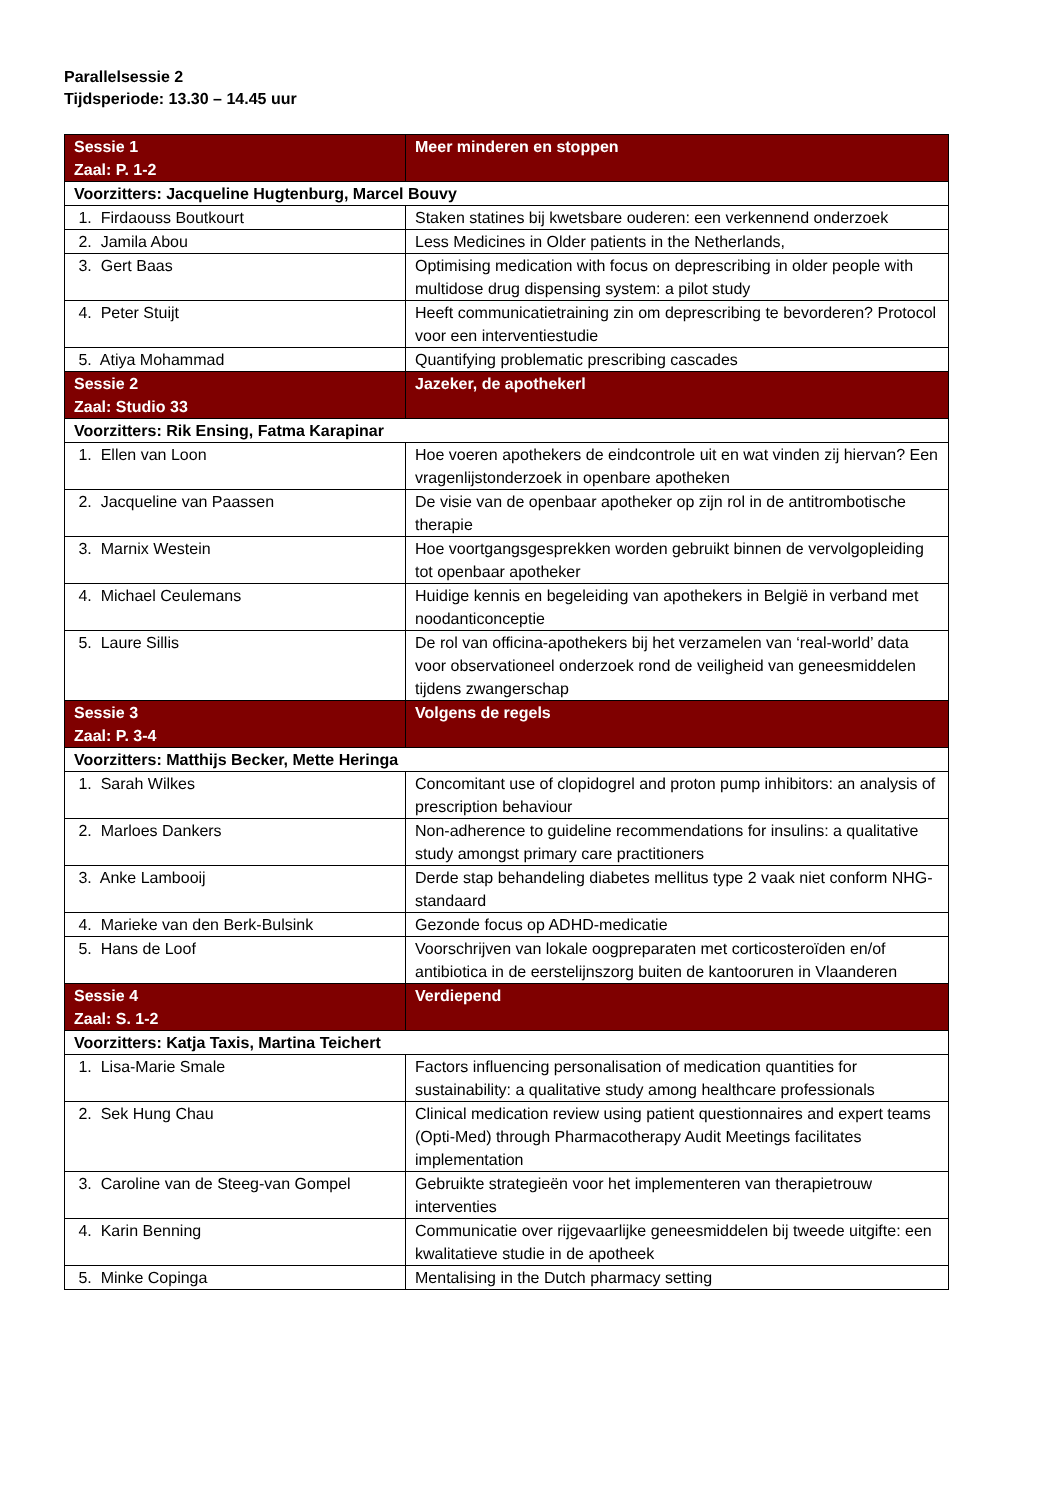Parallelsessie 2
Tijdsperiode: 13.30 – 14.45 uur
| Sessie 1 Zaal: P. 1-2 | Meer minderen en stoppen |
| --- | --- |
| Voorzitters: Jacqueline Hugtenburg, Marcel Bouvy | |
| 1. Firdaouss Boutkourt | Staken statines bij kwetsbare ouderen: een verkennend onderzoek |
| 2. Jamila Abou | Less Medicines in Older patients in the Netherlands, |
| 3. Gert Baas | Optimising medication with focus on deprescribing in older people with multidose drug dispensing system: a pilot study |
| 4. Peter Stuijt | Heeft communicatietraining zin om deprescribing te bevorderen? Protocol voor een interventiestudie |
| 5. Atiya Mohammad | Quantifying problematic prescribing cascades |
| Sessie 2 Zaal: Studio 33 | Jazeker, de apothekerl |
| Voorzitters: Rik Ensing, Fatma Karapinar | |
| 1. Ellen van Loon | Hoe voeren apothekers de eindcontrole uit en wat vinden zij hiervan? Een vragenlijstonderzoek in openbare apotheken |
| 2. Jacqueline van Paassen | De visie van de openbaar apotheker op zijn rol in de antitrombotische therapie |
| 3. Marnix Westein | Hoe voortgangsgesprekken worden gebruikt binnen de vervolgopleiding tot openbaar apotheker |
| 4. Michael Ceulemans | Huidige kennis en begeleiding van apothekers in België in verband met noodanticonceptie |
| 5. Laure Sillis | De rol van officina-apothekers bij het verzamelen van ‘real-world’ data voor observationeel onderzoek rond de veiligheid van geneesmiddelen tijdens zwangerschap |
| Sessie 3 Zaal: P. 3-4 | Volgens de regels |
| Voorzitters: Matthijs Becker, Mette Heringa | |
| 1. Sarah Wilkes | Concomitant use of clopidogrel and proton pump inhibitors: an analysis of prescription behaviour |
| 2. Marloes Dankers | Non-adherence to guideline recommendations for insulins: a qualitative study amongst primary care practitioners |
| 3. Anke Lambooij | Derde stap behandeling diabetes mellitus type 2 vaak niet conform NHG-standaard |
| 4. Marieke van den Berk-Bulsink | Gezonde focus op ADHD-medicatie |
| 5. Hans de Loof | Voorschrijven van lokale oogpreparaten met corticosteroïden en/of antibiotica in de eerstelijnszorg buiten de kantooruren in Vlaanderen |
| Sessie 4 Zaal: S. 1-2 | Verdiepend |
| Voorzitters: Katja Taxis, Martina Teichert | |
| 1. Lisa-Marie Smale | Factors influencing personalisation of medication quantities for sustainability: a qualitative study among healthcare professionals |
| 2. Sek Hung Chau | Clinical medication review using patient questionnaires and expert teams (Opti-Med) through Pharmacotherapy Audit Meetings facilitates implementation |
| 3. Caroline van de Steeg-van Gompel | Gebruikte strategieën voor het implementeren van therapietrouw interventies |
| 4. Karin Benning | Communicatie over rijgevaarlijke geneesmiddelen bij tweede uitgifte: een kwalitatieve studie in de apotheek |
| 5. Minke Copinga | Mentalising in the Dutch pharmacy setting |